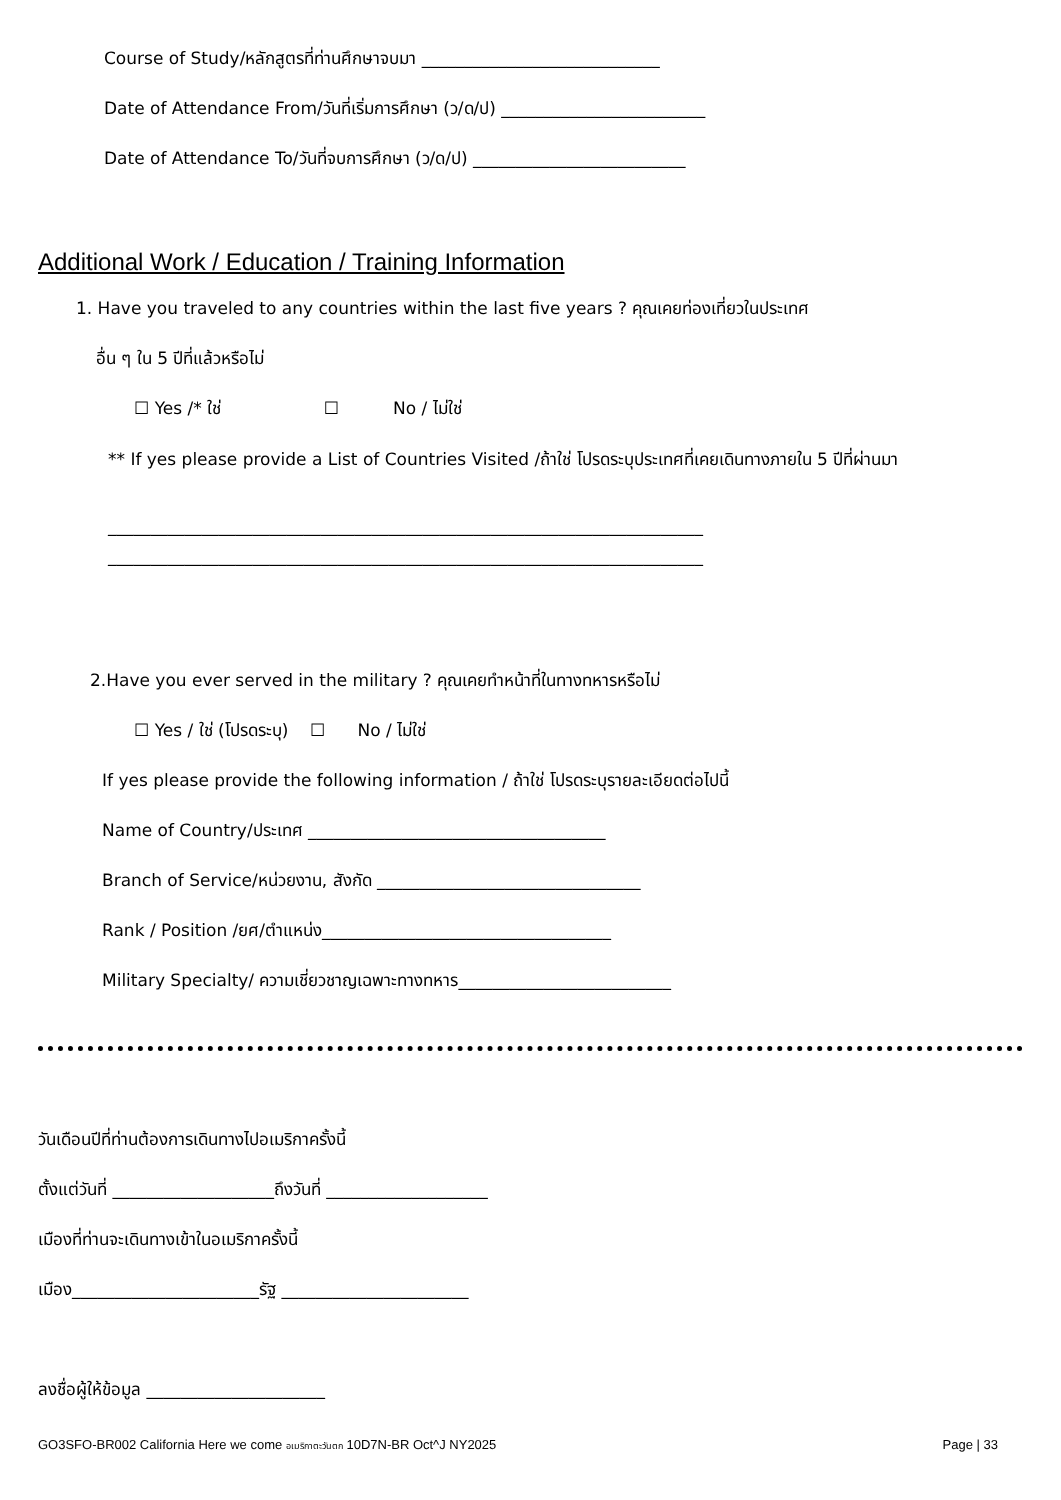Course of Study/หลักสูตรที่ท่านศึกษาจบมา ____________________________
Date of Attendance From/วันที่เริ่มการศึกษา (ว/ด/ป) ________________________
Date of Attendance To/วันที่จบการศึกษา (ว/ด/ป) _________________________
Additional Work / Education / Training Information
1. Have you traveled to any countries within the last five years ? คุณเคยท่องเที่ยวในประเทศ
อื่น ๆ ใน 5 ปีที่แล้วหรือไม่
☐ Yes /* ใช่ ☐ No / ไม่ใช่
** If yes please provide a List of Countries Visited /ถ้าใช่ โปรดระบุประเทศที่เคยเดินทางภายใน 5 ปีที่ผ่านมา
______________________________________________________________________
______________________________________________________________________
2.Have you ever served in the military ? คุณเคยทำหน้าที่ในทางทหารหรือไม่
☐ Yes / ใช่ (โปรดระบุ) ☐ No / ไม่ใช่
If yes please provide the following information / ถ้าใช่ โปรดระบุรายละเอียดต่อไปนี้
Name of Country/ประเทศ ___________________________________
Branch of Service/หน่วยงาน, สังกัด _______________________________
Rank / Position /ยศ/ตำแหน่ง__________________________________
Military Specialty/ ความเชี่ยวชาญเฉพาะทางทหาร_________________________
วันเดือนปีที่ท่านต้องการเดินทางไปอเมริกาครั้งนี้
ตั้งแต่วันที่ ___________________ถึงวันที่ ___________________
เมืองที่ท่านจะเดินทางเข้าในอเมริกาครั้งนี้
เมือง______________________รัฐ ______________________
ลงชื่อผู้ให้ข้อมูล _____________________
GO3SFO-BR002 California Here we come อเมริกาตะวันตก 10D7N-BR Oct^J NY2025 Page | 33